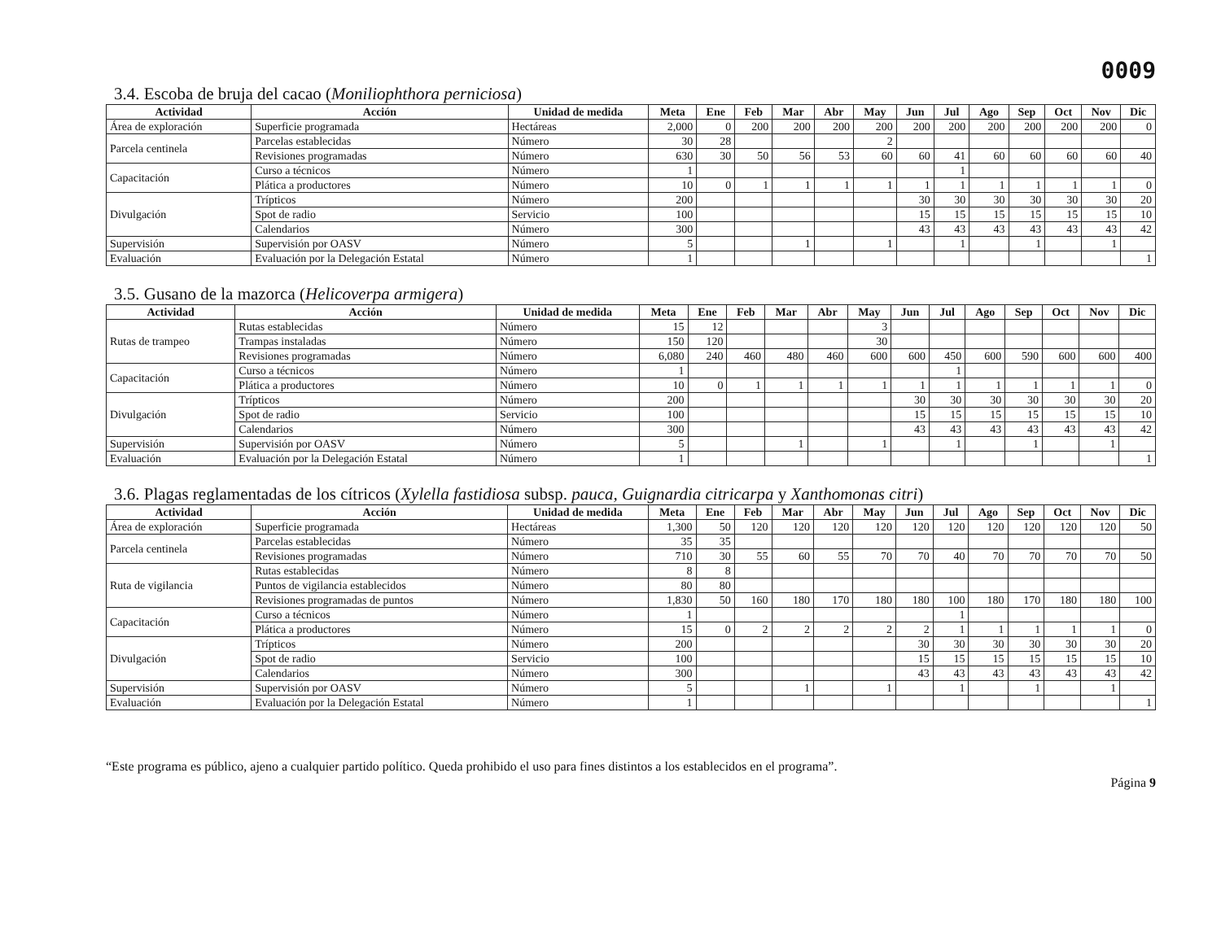0009
3.4. Escoba de bruja del cacao (Moniliophthora perniciosa)
| Actividad | Acción | Unidad de medida | Meta | Ene | Feb | Mar | Abr | May | Jun | Jul | Ago | Sep | Oct | Nov | Dic |
| --- | --- | --- | --- | --- | --- | --- | --- | --- | --- | --- | --- | --- | --- | --- | --- |
| Área de exploración | Superficie programada | Hectáreas | 2,000 | 0 | 200 | 200 | 200 | 200 | 200 | 200 | 200 | 200 | 200 | 200 | 0 |
| Parcela centinela | Parcelas establecidas | Número | 30 | 28 | | | | 2 | | | | | | | |
| | Revisiones programadas | Número | 630 | 30 | 50 | 56 | 53 | 60 | 60 | 41 | 60 | 60 | 60 | 60 | 40 |
| Capacitación | Curso a técnicos | Número | 1 | | | | | | | 1 | | | | | |
| | Plática a productores | Número | 10 | 0 | 1 | 1 | 1 | 1 | 1 | 1 | 1 | 1 | 1 | 1 | 0 |
| Divulgación | Trípticos | Número | 200 | | | | | | 30 | 30 | 30 | 30 | 30 | 30 | 20 |
| | Spot de radio | Servicio | 100 | | | | | | 15 | 15 | 15 | 15 | 15 | 15 | 10 |
| | Calendarios | Número | 300 | | | | | | 43 | 43 | 43 | 43 | 43 | 43 | 42 |
| Supervisión | Supervisión por OASV | Número | 5 | | | 1 | | 1 | | 1 | | 1 | | 1 | |
| Evaluación | Evaluación por la Delegación Estatal | Número | 1 | | | | | | | | | | | | 1 |
3.5. Gusano de la mazorca (Helicoverpa armigera)
| Actividad | Acción | Unidad de medida | Meta | Ene | Feb | Mar | Abr | May | Jun | Jul | Ago | Sep | Oct | Nov | Dic |
| --- | --- | --- | --- | --- | --- | --- | --- | --- | --- | --- | --- | --- | --- | --- | --- |
| Rutas de trampeo | Rutas establecidas | Número | 15 | 12 | | | | 3 | | | | | | | |
| | Trampas instaladas | Número | 150 | 120 | | | | 30 | | | | | | | |
| | Revisiones programadas | Número | 6,080 | 240 | 460 | 480 | 460 | 600 | 600 | 450 | 600 | 590 | 600 | 600 | 400 |
| Capacitación | Curso a técnicos | Número | 1 | | | | | | | 1 | | | | | |
| | Plática a productores | Número | 10 | 0 | 1 | 1 | 1 | 1 | 1 | 1 | 1 | 1 | 1 | 1 | 0 |
| Divulgación | Trípticos | Número | 200 | | | | | | 30 | 30 | 30 | 30 | 30 | 30 | 20 |
| | Spot de radio | Servicio | 100 | | | | | | 15 | 15 | 15 | 15 | 15 | 15 | 10 |
| | Calendarios | Número | 300 | | | | | | 43 | 43 | 43 | 43 | 43 | 43 | 42 |
| Supervisión | Supervisión por OASV | Número | 5 | | | 1 | | 1 | | 1 | | 1 | | 1 | |
| Evaluación | Evaluación por la Delegación Estatal | Número | 1 | | | | | | | | | | | | 1 |
3.6. Plagas reglamentadas de los cítricos (Xylella fastidiosa subsp. pauca, Guignardia citricarpa y Xanthomonas citri)
| Actividad | Acción | Unidad de medida | Meta | Ene | Feb | Mar | Abr | May | Jun | Jul | Ago | Sep | Oct | Nov | Dic |
| --- | --- | --- | --- | --- | --- | --- | --- | --- | --- | --- | --- | --- | --- | --- | --- |
| Área de exploración | Superficie programada | Hectáreas | 1,300 | 50 | 120 | 120 | 120 | 120 | 120 | 120 | 120 | 120 | 120 | 120 | 50 |
| Parcela centinela | Parcelas establecidas | Número | 35 | 35 | | | | | | | | | | | |
| | Revisiones programadas | Número | 710 | 30 | 55 | 60 | 55 | 70 | 70 | 40 | 70 | 70 | 70 | 70 | 50 |
| Ruta de vigilancia | Rutas establecidas | Número | 8 | 8 | | | | | | | | | | | |
| | Puntos de vigilancia establecidos | Número | 80 | 80 | | | | | | | | | | | |
| | Revisiones programadas de puntos | Número | 1,830 | 50 | 160 | 180 | 170 | 180 | 180 | 100 | 180 | 170 | 180 | 180 | 100 |
| Capacitación | Curso a técnicos | Número | 1 | | | | | | | 1 | | | | | |
| | Plática a productores | Número | 15 | 0 | 2 | 2 | 2 | 2 | 2 | 1 | 1 | 1 | 1 | 1 | 0 |
| Divulgación | Trípticos | Número | 200 | | | | | | 30 | 30 | 30 | 30 | 30 | 30 | 20 |
| | Spot de radio | Servicio | 100 | | | | | | 15 | 15 | 15 | 15 | 15 | 15 | 10 |
| | Calendarios | Número | 300 | | | | | | 43 | 43 | 43 | 43 | 43 | 43 | 42 |
| Supervisión | Supervisión por OASV | Número | 5 | | | 1 | | 1 | | 1 | | 1 | | 1 | |
| Evaluación | Evaluación por la Delegación Estatal | Número | 1 | | | | | | | | | | | | 1 |
“Este programa es público, ajeno a cualquier partido político. Queda prohibido el uso para fines distintos a los establecidos en el programa”. Página 9